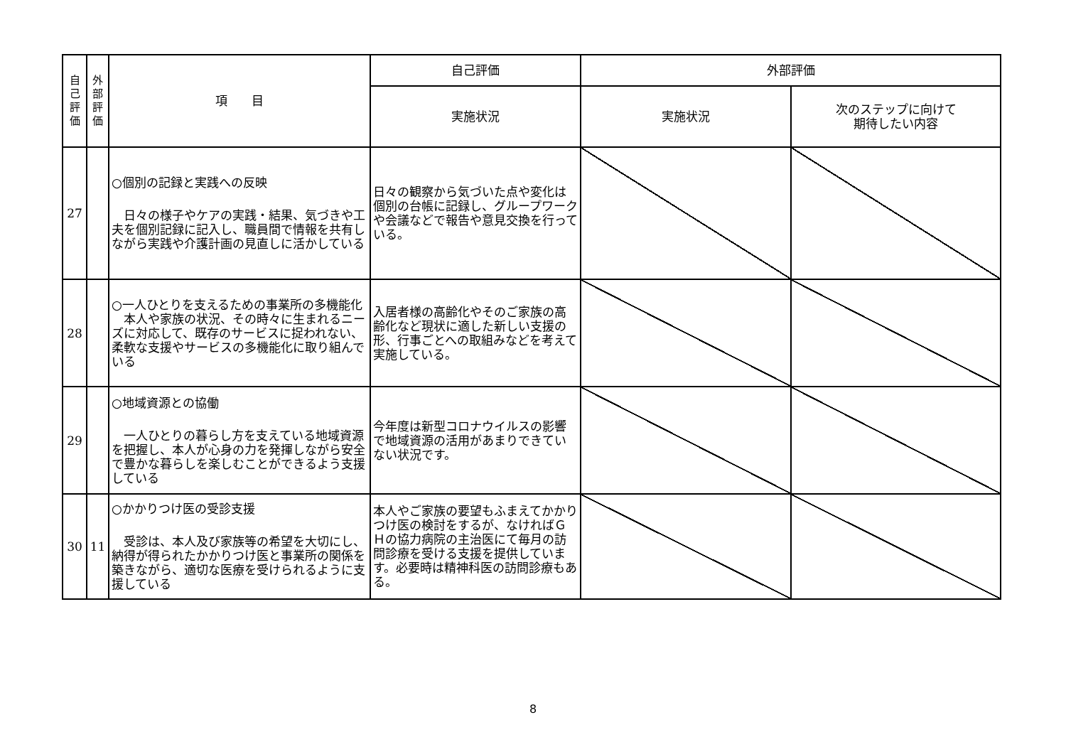| 自 己 評 価 | 外 部 評 価 | 項 目 | 自己評価 | 外部評価 | |
| --- | --- | --- | --- | --- | --- |
| | | | 実施状況 | 実施状況 | 次のステップに向けて 期待したい内容 |
| 27 | | ○個別の記録と実践への反映 日々の様子やケアの実践・結果、気づきや工夫を個別記録に記入し、職員間で情報を共有しながら実践や介護計画の見直しに活かしている | 日々の観察から気づいた点や変化は個別の台帳に記録し、グループワークや会議などで報告や意見交換を行っている。 | | |
| 28 | | ○一人ひとりを支えるための事業所の多機能化 本人や家族の状況、その時々に生まれるニーズに対応して、既存のサービスに捉われない、柔軟な支援やサービスの多機能化に取り組んでいる | 入居者様の高齢化やそのご家族の高齢化など現状に適した新しい支援の形、行事ごとへの取組みなどを考えて実施している。 | | |
| 29 | | ○地域資源との協働 一人ひとりの暮らし方を支えている地域資源を把握し、本人が心身の力を発揮しながら安全で豊かな暮らしを楽しむことができるよう支援している | 今年度は新型コロナウイルスの影響で地域資源の活用があまりできていない状況です。 | | |
| 30 | 11 | ○かかりつけ医の受診支援 受診は、本人及び家族等の希望を大切にし、納得が得られたかかりつけ医と事業所の関係を築きながら、適切な医療を受けられるように支援している | 本人やご家族の要望もふまえてかかりつけ医の検討をするが、なければＧＨの協力病院の主治医にて毎月の訪問診療を受ける支援を提供しています。必要時は精神科医の訪問診療もある。 | | |
8